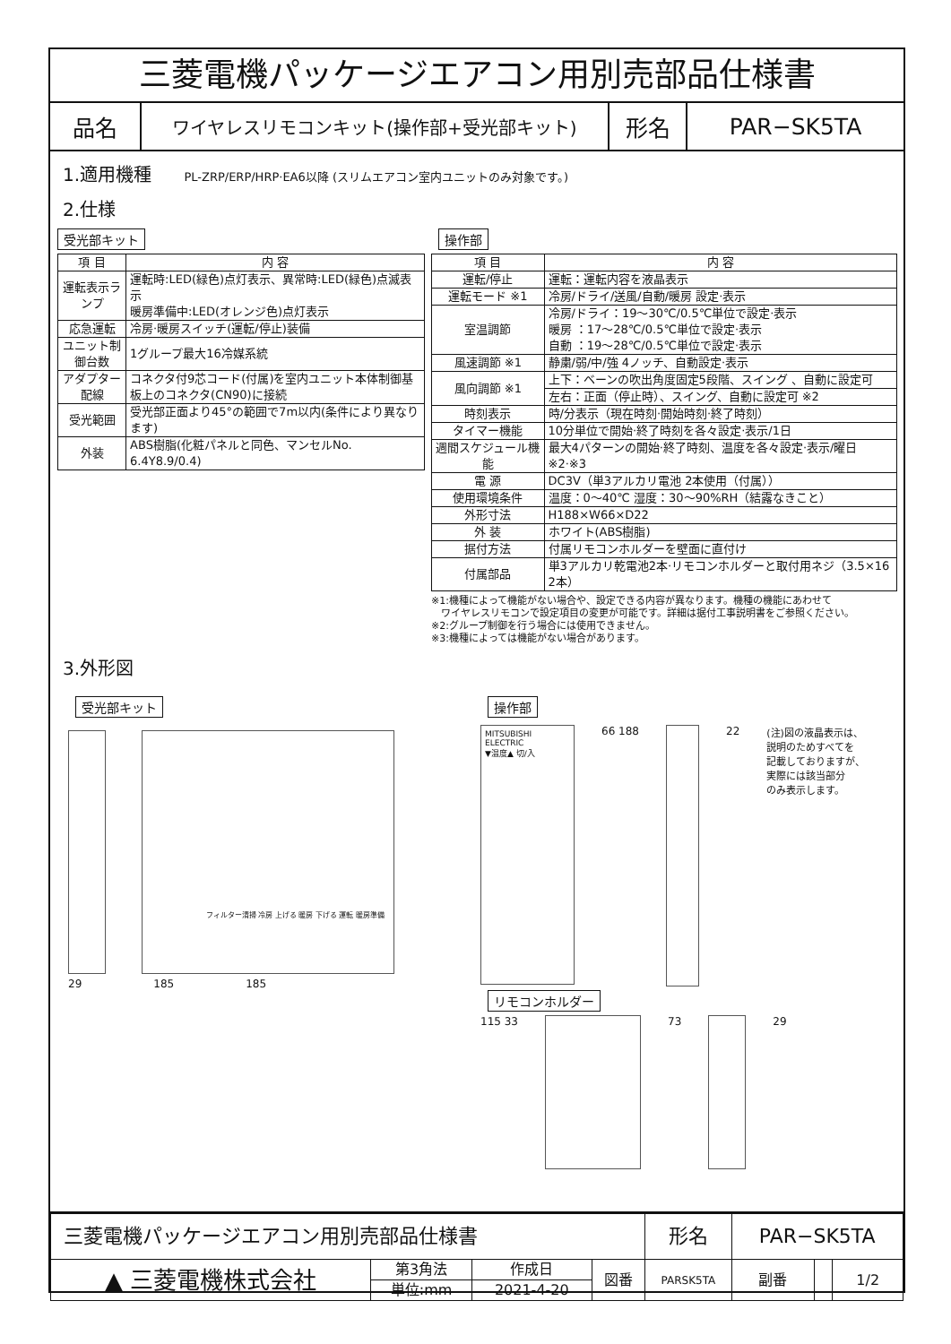三菱電機パッケージエアコン用別売部品仕様書
品名
ワイヤレスリモコンキット(操作部+受光部キット)
形名 PAR−SK5TA
1.適用機種 PL-ZRP/ERP/HRP·EA6以降 (スリムエアコン室内ユニットのみ対象です。)
2.仕様
受光部キット
| 項 目 | 内 容 |
| --- | --- |
| 運転表示ランプ | 運転時:LED(緑色)点灯表示、異常時:LED(緑色)点滅表示 暖房準備中:LED(オレンジ色)点灯表示 |
| 応急運転 | 冷房·暖房スイッチ(運転/停止)装備 |
| ユニット制御台数 | 1グループ最大16冷媒系統 |
| アダプター配線 | コネクタ付9芯コード(付属)を室内ユニット本体制御基板上のコネクタ(CN90)に接続 |
| 受光範囲 | 受光部正面より45°の範囲で7m以内(条件により異なります) |
| 外装 | ABS樹脂(化粧パネルと同色、マンセルNo. 6.4Y8.9/0.4) |
操作部
| 項 目 | 内 容 |
| --- | --- |
| 運転/停止 | 運転：運転内容を液晶表示 |
| 運転モード ※1 | 冷房/ドライ/送風/自動/暖房 設定·表示 |
| 室温調節 | 冷房/ドライ：19〜30℃/0.5℃単位で設定·表示 暖房 ：17〜28℃/0.5℃単位で設定·表示 自動 ：19〜28℃/0.5℃単位で設定·表示 |
| 風速調節 ※1 | 静粛/弱/中/強 4ノッチ、自動設定·表示 |
| 風向調節 ※1 | 上下：ベーンの吹出角度固定5段階、スイング 、自動に設定可 |
| | 左右：正面（停止時）、スイング、自動に設定可 ※2 |
| 時刻表示 | 時/分表示（現在時刻·開始時刻·終了時刻） |
| タイマー機能 | 10分単位で開始·終了時刻を各々設定·表示/1日 |
| 週間スケジュール機能 | 最大4パターンの開始·終了時刻、温度を各々設定·表示/曜日 ※2·※3 |
| 電 源 | DC3V（単3アルカリ電池 2本使用（付属）） |
| 使用環境条件 | 温度：0〜40℃ 湿度：30〜90%RH（結露なきこと） |
| 外形寸法 | H188×W66×D22 |
| 外 装 | ホワイト(ABS樹脂) |
| 据付方法 | 付属リモコンホルダーを壁面に直付け |
| 付属部品 | 単3アルカリ乾電池2本·リモコンホルダーと取付用ネジ（3.5×16 2本） |
※1:機種によって機能がない場合や、設定できる内容が異なります。機種の機能にあわせて
　ワイヤレスリモコンで設定項目の変更が可能です。詳細は据付工事説明書をご参照ください。
※2:グループ制御を行う場合には使用できません。
※3:機種によっては機能がない場合があります。
3.外形図
受光部キット
フィルター清掃 冷房 上げる 暖房 下げる 運転 暖房準備
29 185 185
操作部
MITSUBISHI ELECTRIC
▼温度▲ 切/入
66 188 22 (注)図の液晶表示は、
説明のためすべてを
記載しておりますが、
実際には該当部分
のみ表示します。
リモコンホルダー
115 33 73 29
| 三菱電機パッケージエアコン用別売部品仕様書 | | | | 形名 | PAR−SK5TA | | |
| ▲ 三菱電機株式会社 | 第3角法 | 作成日 | 図番 | PARSK5TA | 副番 | | 1/2 |
| | 単位:mm | 2021-4-20 | | | | | |